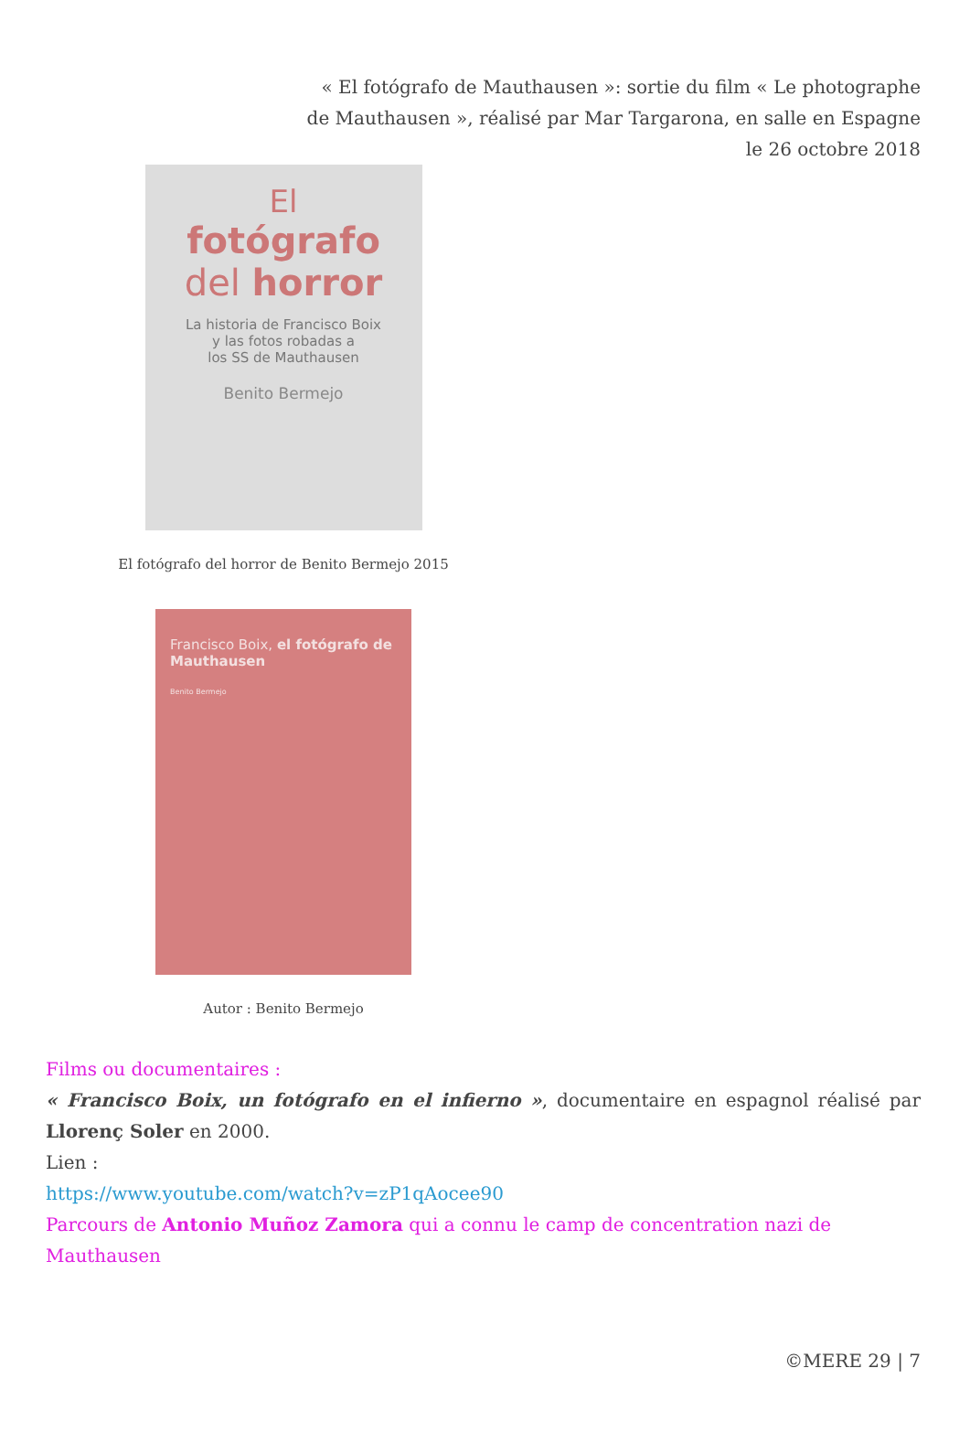« El fotógrafo de Mauthausen »: sortie du film « Le photographe de Mauthausen », réalisé par Mar Targarona, en salle en Espagne le 26 octobre 2018
El
fotógrafo
del horror
La historia de Francisco Boix
y las fotos robadas a
los SS de Mauthausen
Benito Bermejo
El fotógrafo del horror de Benito Bermejo 2015
Francisco Boix, el fotógrafo de Mauthausen
Benito Bermejo
Autor : Benito Bermejo
Films ou documentaires :
« Francisco Boix, un fotógrafo en el infierno », documentaire en espagnol réalisé par Llorenç Soler en 2000.
Lien :
https://www.youtube.com/watch?v=zP1qAocee90
Parcours de Antonio Muñoz Zamora qui a connu le camp de concentration nazi de Mauthausen
©MERE 29 | 7